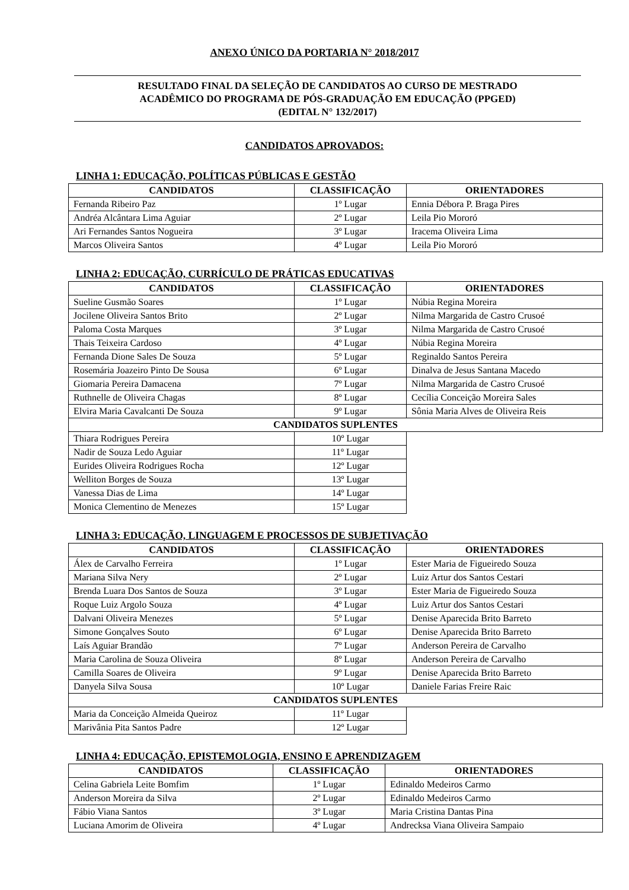ANEXO ÚNICO DA PORTARIA N° 2018/2017
RESULTADO FINAL DA SELEÇÃO DE CANDIDATOS AO CURSO DE MESTRADO
ACADÊMICO DO PROGRAMA DE PÓS-GRADUAÇÃO EM EDUCAÇÃO (PPGED)
(EDITAL N° 132/2017)
CANDIDATOS APROVADOS:
LINHA 1: EDUCAÇÃO, POLÍTICAS PÚBLICAS E GESTÃO
| CANDIDATOS | CLASSIFICAÇÃO | ORIENTADORES |
| --- | --- | --- |
| Fernanda Ribeiro Paz | 1º Lugar | Ennia Débora P. Braga Pires |
| Andréa Alcântara Lima Aguiar | 2º Lugar | Leila Pio Mororó |
| Ari Fernandes Santos Nogueira | 3º Lugar | Iracema Oliveira Lima |
| Marcos Oliveira Santos | 4º Lugar | Leila Pio Mororó |
LINHA 2: EDUCAÇÃO, CURRÍCULO DE PRÁTICAS EDUCATIVAS
| CANDIDATOS | CLASSIFICAÇÃO | ORIENTADORES |
| --- | --- | --- |
| Sueline Gusmão Soares | 1º Lugar | Núbia Regina Moreira |
| Jocilene Oliveira Santos Brito | 2º Lugar | Nilma Margarida de Castro Crusoé |
| Paloma Costa Marques | 3º Lugar | Nilma Margarida de Castro Crusoé |
| Thais Teixeira Cardoso | 4º Lugar | Núbia Regina Moreira |
| Fernanda Dione Sales De Souza | 5º Lugar | Reginaldo Santos Pereira |
| Rosemária Joazeiro Pinto De Sousa | 6º Lugar | Dinalva de Jesus Santana Macedo |
| Giomaria Pereira Damacena | 7º Lugar | Nilma Margarida de Castro Crusoé |
| Ruthnelle de Oliveira Chagas | 8º Lugar | Cecília Conceição Moreira Sales |
| Elvira Maria Cavalcanti De Souza | 9º Lugar | Sônia Maria Alves de Oliveira Reis |
| CANDIDATOS SUPLENTES | | |
| Thiara Rodrigues Pereira | 10º Lugar | |
| Nadir de Souza Ledo Aguiar | 11º Lugar | |
| Eurides Oliveira Rodrigues Rocha | 12º Lugar | |
| Welliton Borges de Souza | 13º Lugar | |
| Vanessa Dias de Lima | 14º Lugar | |
| Monica Clementino de Menezes | 15º Lugar | |
LINHA 3: EDUCAÇÃO, LINGUAGEM E PROCESSOS DE SUBJETIVAÇÃO
| CANDIDATOS | CLASSIFICAÇÃO | ORIENTADORES |
| --- | --- | --- |
| Álex de Carvalho Ferreira | 1º Lugar | Ester Maria de Figueiredo Souza |
| Mariana Silva Nery | 2º Lugar | Luiz Artur dos Santos Cestari |
| Brenda Luara Dos Santos de Souza | 3º Lugar | Ester Maria de Figueiredo Souza |
| Roque Luiz Argolo Souza | 4º Lugar | Luiz Artur dos Santos Cestari |
| Dalvani Oliveira Menezes | 5º Lugar | Denise Aparecida Brito Barreto |
| Simone Gonçalves Souto | 6º Lugar | Denise Aparecida Brito Barreto |
| Laís Aguiar Brandão | 7º Lugar | Anderson Pereira de Carvalho |
| Maria Carolina de Souza Oliveira | 8º Lugar | Anderson Pereira de Carvalho |
| Camilla Soares de Oliveira | 9º Lugar | Denise Aparecida Brito Barreto |
| Danyela Silva Sousa | 10º Lugar | Daniele Farias Freire Raic |
| CANDIDATOS SUPLENTES | | |
| Maria da Conceição Almeida Queiroz | 11º Lugar | |
| Marivânia Pita Santos Padre | 12º Lugar | |
LINHA 4: EDUCAÇÃO, EPISTEMOLOGIA, ENSINO E APRENDIZAGEM
| CANDIDATOS | CLASSIFICAÇÃO | ORIENTADORES |
| --- | --- | --- |
| Celina Gabriela Leite Bomfim | 1º Lugar | Edinaldo Medeiros Carmo |
| Anderson Moreira da Silva | 2º Lugar | Edinaldo Medeiros Carmo |
| Fábio Viana Santos | 3º Lugar | Maria Cristina Dantas Pina |
| Luciana Amorim de Oliveira | 4º Lugar | Andrecksa Viana Oliveira Sampaio |